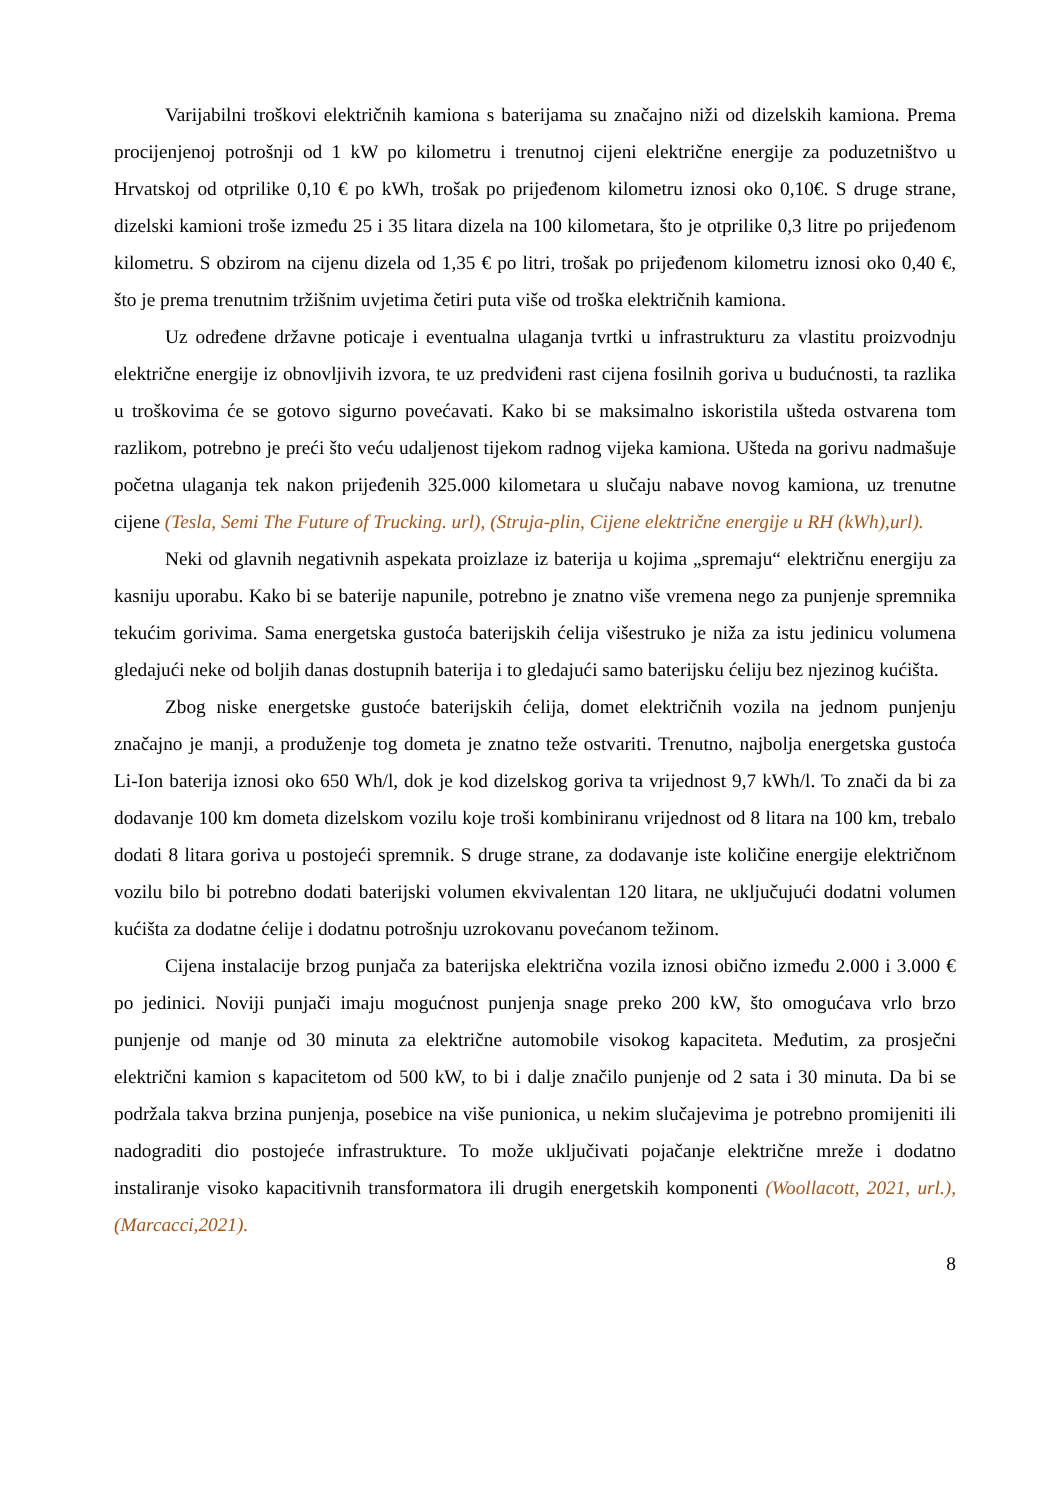Varijabilni troškovi električnih kamiona s baterijama su značajno niži od dizelskih kamiona. Prema procijenjenoj potrošnji od 1 kW po kilometru i trenutnoj cijeni električne energije za poduzetništvo u Hrvatskoj od otprilike 0,10 € po kWh, trošak po prijeđenom kilometru iznosi oko 0,10€. S druge strane, dizelski kamioni troše između 25 i 35 litara dizela na 100 kilometara, što je otprilike 0,3 litre po prijeđenom kilometru. S obzirom na cijenu dizela od 1,35 € po litri, trošak po prijeđenom kilometru iznosi oko 0,40 €, što je prema trenutnim tržišnim uvjetima četiri puta više od troška električnih kamiona.
Uz određene državne poticaje i eventualna ulaganja tvrtki u infrastrukturu za vlastitu proizvodnju električne energije iz obnovljivih izvora, te uz predviđeni rast cijena fosilnih goriva u budućnosti, ta razlika u troškovima će se gotovo sigurno povećavati. Kako bi se maksimalno iskoristila ušteda ostvarena tom razlikom, potrebno je preći što veću udaljenost tijekom radnog vijeka kamiona. Ušteda na gorivu nadmašuje početna ulaganja tek nakon prijeđenih 325.000 kilometara u slučaju nabave novog kamiona, uz trenutne cijene (Tesla, Semi The Future of Trucking. url), (Struja-plin, Cijene električne energije u RH (kWh),url).
Neki od glavnih negativnih aspekata proizlaze iz baterija u kojima „spremaju“ električnu energiju za kasniju uporabu. Kako bi se baterije napunile, potrebno je znatno više vremena nego za punjenje spremnika tekućim gorivima. Sama energetska gustoća baterijskih ćelija višestruko je niža za istu jedinicu volumena gledajući neke od boljih danas dostupnih baterija i to gledajući samo baterijsku ćeliju bez njezinog kućišta.
Zbog niske energetske gustoće baterijskih ćelija, domet električnih vozila na jednom punjenju značajno je manji, a produženje tog dometa je znatno teže ostvariti. Trenutno, najbolja energetska gustoća Li-Ion baterija iznosi oko 650 Wh/l, dok je kod dizelskog goriva ta vrijednost 9,7 kWh/l. To znači da bi za dodavanje 100 km dometa dizelskom vozilu koje troši kombiniranu vrijednost od 8 litara na 100 km, trebalo dodati 8 litara goriva u postojeći spremnik. S druge strane, za dodavanje iste količine energije električnom vozilu bilo bi potrebno dodati baterijski volumen ekvivalentan 120 litara, ne uključujući dodatni volumen kućišta za dodatne ćelije i dodatnu potrošnju uzrokovanu povećanom težinom.
Cijena instalacije brzog punjača za baterijska električna vozila iznosi obično između 2.000 i 3.000 € po jedinici. Noviji punjači imaju mogućnost punjenja snage preko 200 kW, što omogućava vrlo brzo punjenje od manje od 30 minuta za električne automobile visokog kapaciteta. Međutim, za prosječni električni kamion s kapacitetom od 500 kW, to bi i dalje značilo punjenje od 2 sata i 30 minuta. Da bi se podržala takva brzina punjenja, posebice na više punionica, u nekim slučajevima je potrebno promijeniti ili nadograditi dio postojeće infrastrukture. To može uključivati pojačanje električne mreže i dodatno instaliranje visoko kapacitivnih transformatora ili drugih energetskih komponenti (Woollacott, 2021, url.), (Marcacci,2021).
8